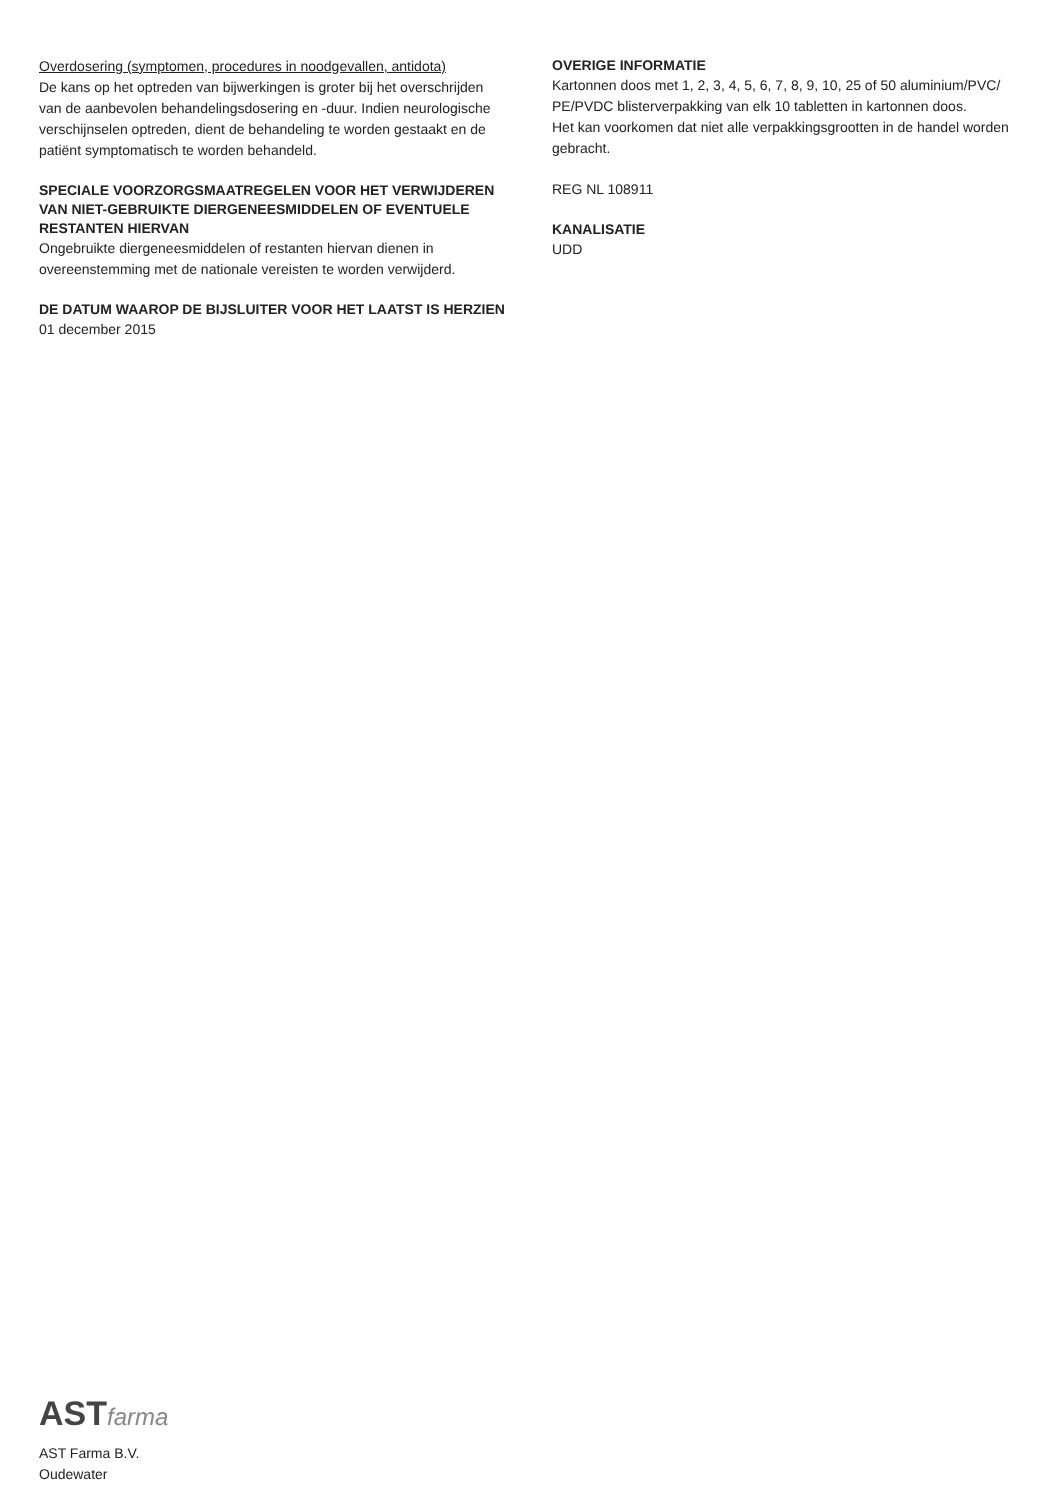Overdosering (symptomen, procedures in noodgevallen, antidota)
De kans op het optreden van bijwerkingen is groter bij het overschrijden van de aanbevolen behandelingsdosering en -duur. Indien neurologische verschijnselen optreden, dient de behandeling te worden gestaakt en de patiënt symptomatisch te worden behandeld.
SPECIALE VOORZORGSMAATREGELEN VOOR HET VERWIJDEREN VAN NIET-GEBRUIKTE DIERGENEESMIDDELEN OF EVENTUELE RESTANTEN HIERVAN
Ongebruikte diergeneesmiddelen of restanten hiervan dienen in overeenstemming met de nationale vereisten te worden verwijderd.
DE DATUM WAAROP DE BIJSLUITER VOOR HET LAATST IS HERZIEN
01 december 2015
OVERIGE INFORMATIE
Kartonnen doos met 1, 2, 3, 4, 5, 6, 7, 8, 9, 10, 25 of 50 aluminium/PVC/ PE/PVDC blisterverpakking van elk 10 tabletten in kartonnen doos.
Het kan voorkomen dat niet alle verpakkingsgrootten in de handel worden gebracht.
REG NL 108911
KANALISATIE
UDD
ASTfarma
AST Farma B.V.
Oudewater